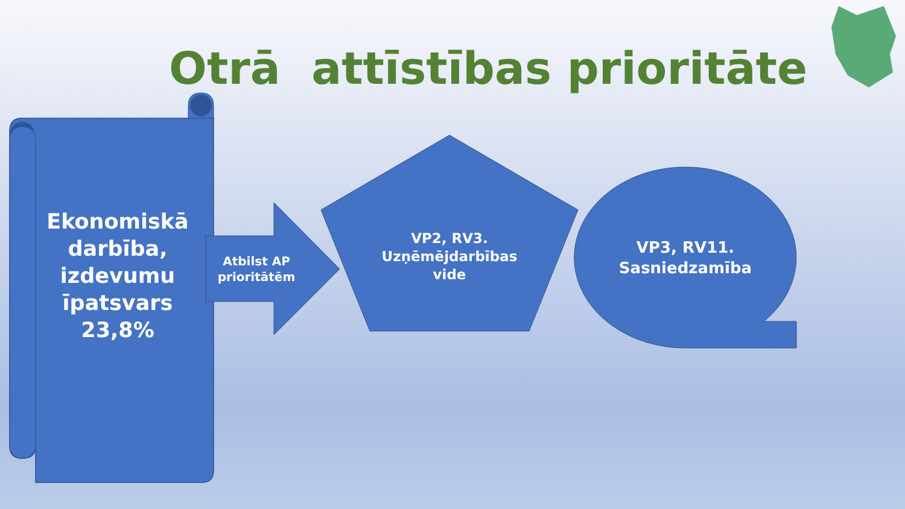Otrā attīstības prioritāte
Ekonomiskā darbība, izdevumu īpatsvars 23,8%
Atbilst AP prioritātēm
VP2, RV3. Uzņēmējdarbības vide
VP3, RV11. Sasniedzamība